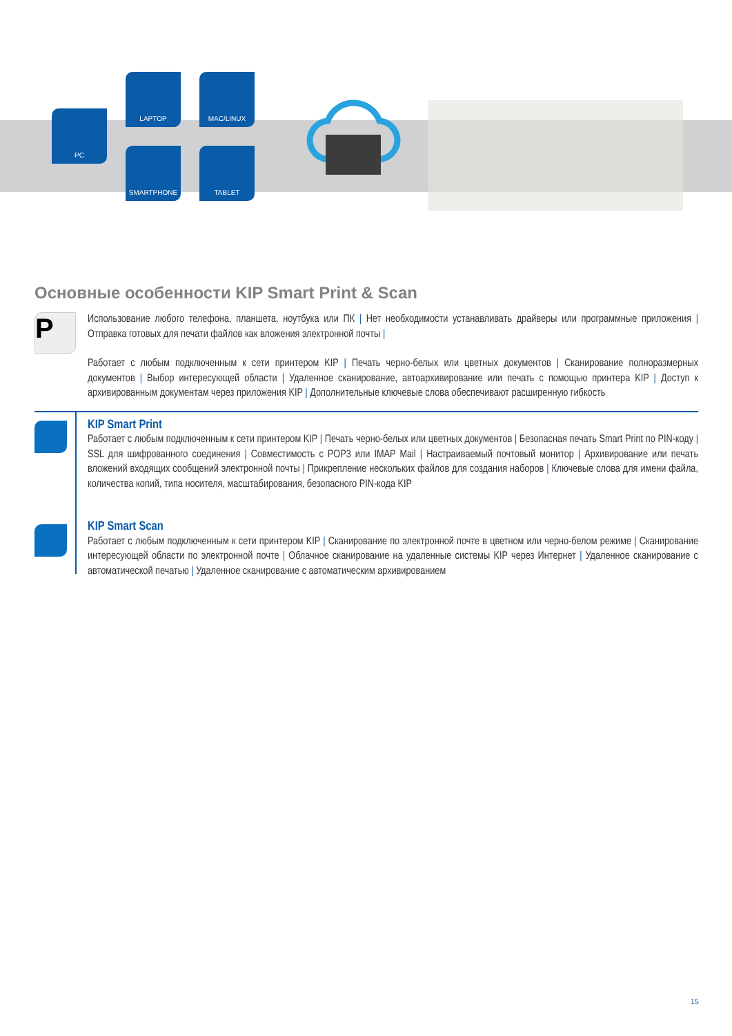PC
LAPTOP MAC/LINUX
SMARTPHONE TABLET
Основные особенности KIP Smart Print & Scan
P
Использование любого телефона, планшета, ноутбука или ПК | Нет необходимости устанавливать драйверы или программные приложения | Отправка готовых для печати файлов как вложения электронной почты |
Работает с любым подключенным к сети принтером KIP | Печать черно-белых или цветных документов | Сканирование полноразмерных документов | Выбор интересующей области | Удаленное сканирование, автоархивирование или печать с помощью принтера KIP | Доступ к архивированным документам через приложения KIP | Дополнительные ключевые слова обеспечивают расширенную гибкость
KIP Smart Print
Работает с любым подключенным к сети принтером KIP | Печать черно-белых или цветных документов | Безопасная печать Smart Print по PIN-коду | SSL для шифрованного соединения | Совместимость с POP3 или IMAP Mail | Настраиваемый почтовый монитор | Архивирование или печать вложений входящих сообщений электронной почты | Прикрепление нескольких файлов для создания наборов | Ключевые слова для имени файла, количества копий, типа носителя, масштабирования, безопасного PIN-кода KIP
KIP Smart Scan
Работает с любым подключенным к сети принтером KIP | Сканирование по электронной почте в цветном или черно-белом режиме | Сканирование интересующей области по электронной почте | Облачное сканирование на удаленные системы KIP через Интернет | Удаленное сканирование с автоматической печатью | Удаленное сканирование с автоматическим архивированием
15